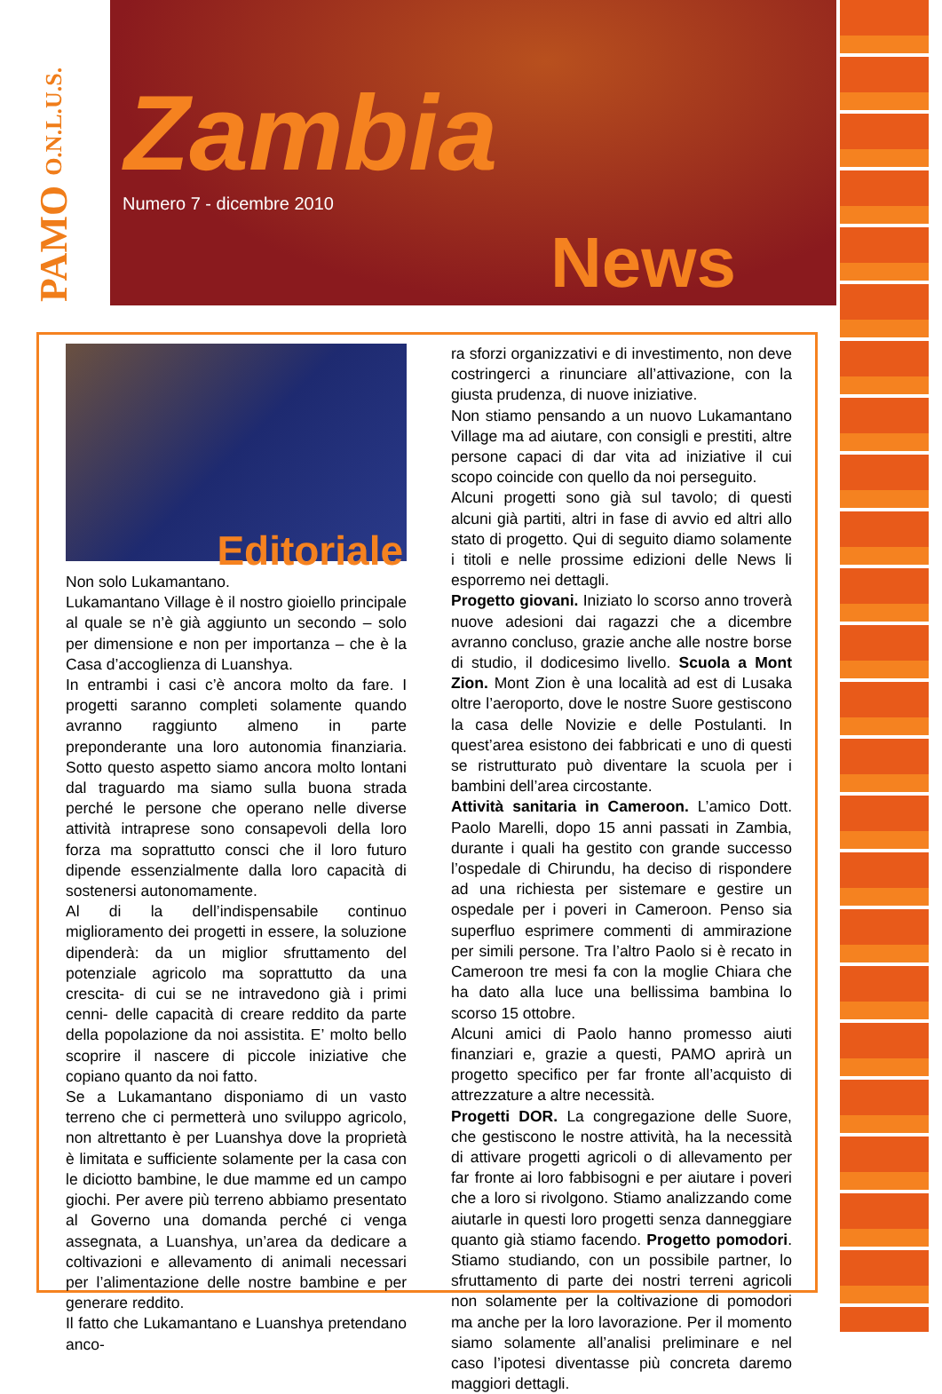PAMO O.N.L.U.S.
Zambia
News
Numero 7 - dicembre 2010
Editoriale
Non solo Lukamantano.
Lukamantano Village è il nostro gioiello principale al quale se n’è già aggiunto un secondo – solo per dimensione e non per importanza – che è la Casa d’accoglienza di Luanshya.
In entrambi i casi c’è ancora molto da fare. I progetti saranno completi solamente quando avranno raggiunto almeno in parte preponderante una loro autonomia finanziaria. Sotto questo aspetto siamo ancora molto lontani dal traguardo ma siamo sulla buona strada perché le persone che operano nelle diverse attività intraprese sono consapevoli della loro forza ma soprattutto consci che il loro futuro dipende essenzialmente dalla loro capacità di sostenersi autonomamente.
Al di la dell’indispensabile continuo miglioramento dei progetti in essere, la soluzione dipenderà: da un miglior sfruttamento del potenziale agricolo ma soprattutto da una crescita- di cui se ne intravedono già i primi cenni- delle capacità di creare reddito da parte della popolazione da noi assistita. E’ molto bello scoprire il nascere di piccole iniziative che copiano quanto da noi fatto.
Se a Lukamantano disponiamo di un vasto terreno che ci permetterà uno sviluppo agricolo, non altrettanto è per Luanshya dove la proprietà è limitata e sufficiente solamente per la casa con le diciotto bambine, le due mamme ed un campo giochi. Per avere più terreno abbiamo presentato al Governo una domanda perché ci venga assegnata, a Luanshya, un’area da dedicare a coltivazioni e allevamento di animali necessari per l’alimentazione delle nostre bambine e per generare reddito.
Il fatto che Lukamantano e Luanshya pretendano anco-
ra sforzi organizzativi e di investimento, non deve costringerci a rinunciare all’attivazione, con la giusta prudenza, di nuove iniziative.
Non stiamo pensando a un nuovo Lukamantano Village ma ad aiutare, con consigli e prestiti, altre persone capaci di dar vita ad iniziative il cui scopo coincide con quello da noi perseguito.
Alcuni progetti sono già sul tavolo; di questi alcuni già partiti, altri in fase di avvio ed altri allo stato di progetto. Qui di seguito diamo solamente i titoli e nelle prossime edizioni delle News li esporremo nei dettagli.
Progetto giovani. Iniziato lo scorso anno troverà nuove adesioni dai ragazzi che a dicembre avranno concluso, grazie anche alle nostre borse di studio, il dodicesimo livello. Scuola a Mont Zion. Mont Zion è una località ad est di Lusaka oltre l’aeroporto, dove le nostre Suore gestiscono la casa delle Novizie e delle Postulanti. In quest’area esistono dei fabbricati e uno di questi se ristrutturato può diventare la scuola per i bambini dell’area circostante.
Attività sanitaria in Cameroon. L’amico Dott. Paolo Marelli, dopo 15 anni passati in Zambia, durante i quali ha gestito con grande successo l’ospedale di Chirundu, ha deciso di rispondere ad una richiesta per sistemare e gestire un ospedale per i poveri in Cameroon. Penso sia superfluo esprimere commenti di ammirazione per simili persone. Tra l’altro Paolo si è recato in Cameroon tre mesi fa con la moglie Chiara che ha dato alla luce una bellissima bambina lo scorso 15 ottobre.
Alcuni amici di Paolo hanno promesso aiuti finanziari e, grazie a questi, PAMO aprirà un progetto specifico per far fronte all’acquisto di attrezzature a altre necessità.
Progetti DOR. La congregazione delle Suore, che gestiscono le nostre attività, ha la necessità di attivare progetti agricoli o di allevamento per far fronte ai loro fabbisogni e per aiutare i poveri che a loro si rivolgono. Stiamo analizzando come aiutarle in questi loro progetti senza danneggiare quanto già stiamo facendo. Progetto pomodori. Stiamo studiando, con un possibile partner, lo sfruttamento di parte dei nostri terreni agricoli non solamente per la coltivazione di pomodori ma anche per la loro lavorazione. Per il momento siamo solamente all’analisi preliminare e nel caso l’ipotesi diventasse più concreta daremo maggiori dettagli.